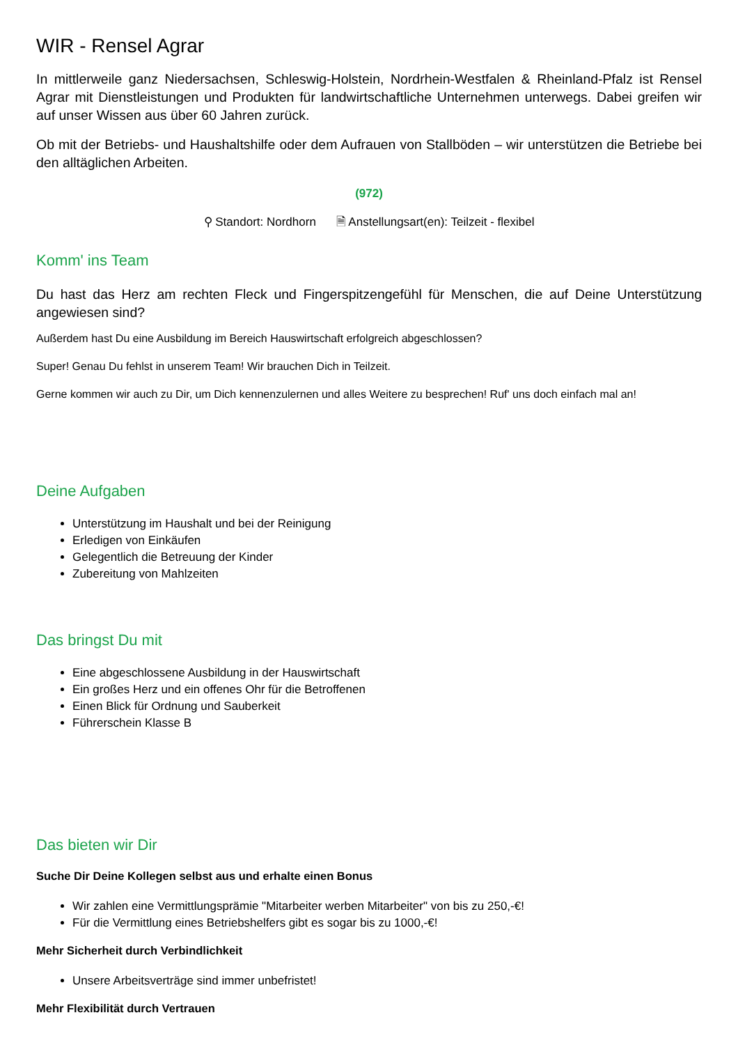WIR - Rensel Agrar
In mittlerweile ganz Niedersachsen, Schleswig-Holstein, Nordrhein-Westfalen & Rheinland-Pfalz ist Rensel Agrar mit Dienstleistungen und Produkten für landwirtschaftliche Unternehmen unterwegs. Dabei greifen wir auf unser Wissen aus über 60 Jahren zurück.
Ob mit der Betriebs- und Haushaltshilfe oder dem Aufrauen von Stallböden – wir unterstützen die Betriebe bei den alltäglichen Arbeiten.
(972)
⚲ Standort: Nordhorn 🗎 Anstellungsart(en): Teilzeit - flexibel
Komm' ins Team
Du hast das Herz am rechten Fleck und Fingerspitzengefühl für Menschen, die auf Deine Unterstützung angewiesen sind?
Außerdem hast Du eine Ausbildung im Bereich Hauswirtschaft erfolgreich abgeschlossen?
Super! Genau Du fehlst in unserem Team! Wir brauchen Dich in Teilzeit.
Gerne kommen wir auch zu Dir, um Dich kennenzulernen und alles Weitere zu besprechen! Ruf' uns doch einfach mal an!
Deine Aufgaben
Unterstützung im Haushalt und bei der Reinigung
Erledigen von Einkäufen
Gelegentlich die Betreuung der Kinder
Zubereitung von Mahlzeiten
Das bringst Du mit
Eine abgeschlossene Ausbildung in der Hauswirtschaft
Ein großes Herz und ein offenes Ohr für die Betroffenen
Einen Blick für Ordnung und Sauberkeit
Führerschein Klasse B
Das bieten wir Dir
Suche Dir Deine Kollegen selbst aus und erhalte einen Bonus
Wir zahlen eine Vermittlungsprämie "Mitarbeiter werben Mitarbeiter" von bis zu 250,-€!
Für die Vermittlung eines Betriebshelfers gibt es sogar bis zu 1000,-€!
Mehr Sicherheit durch Verbindlichkeit
Unsere Arbeitsverträge sind immer unbefristet!
Mehr Flexibilität durch Vertrauen